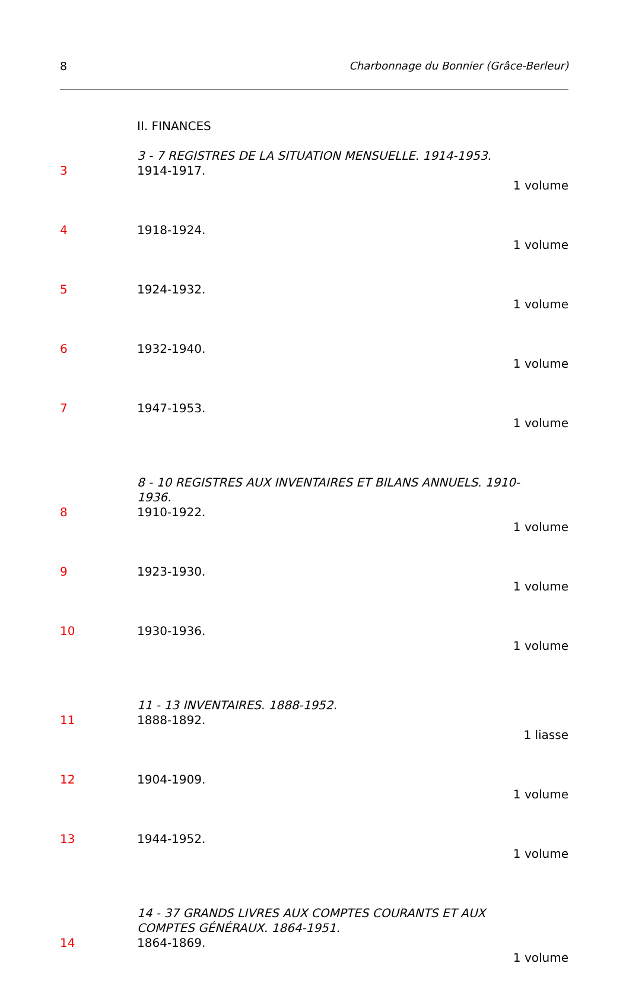8 Charbonnage du Bonnier (Grâce-Berleur)
II. FINANCES
3 - 7 REGISTRES DE LA SITUATION MENSUELLE. 1914-1953.
3 1914-1917.
1 volume
4 1918-1924.
1 volume
5 1924-1932.
1 volume
6 1932-1940.
1 volume
7 1947-1953.
1 volume
8 - 10 REGISTRES AUX INVENTAIRES ET BILANS ANNUELS. 1910-
1936.
8 1910-1922.
1 volume
9 1923-1930.
1 volume
10 1930-1936.
1 volume
11 - 13 INVENTAIRES. 1888-1952.
11 1888-1892.
1 liasse
12 1904-1909.
1 volume
13 1944-1952.
1 volume
14 - 37 GRANDS LIVRES AUX COMPTES COURANTS ET AUX
COMPTES GÉNÉRAUX. 1864-1951.
14 1864-1869.
1 volume